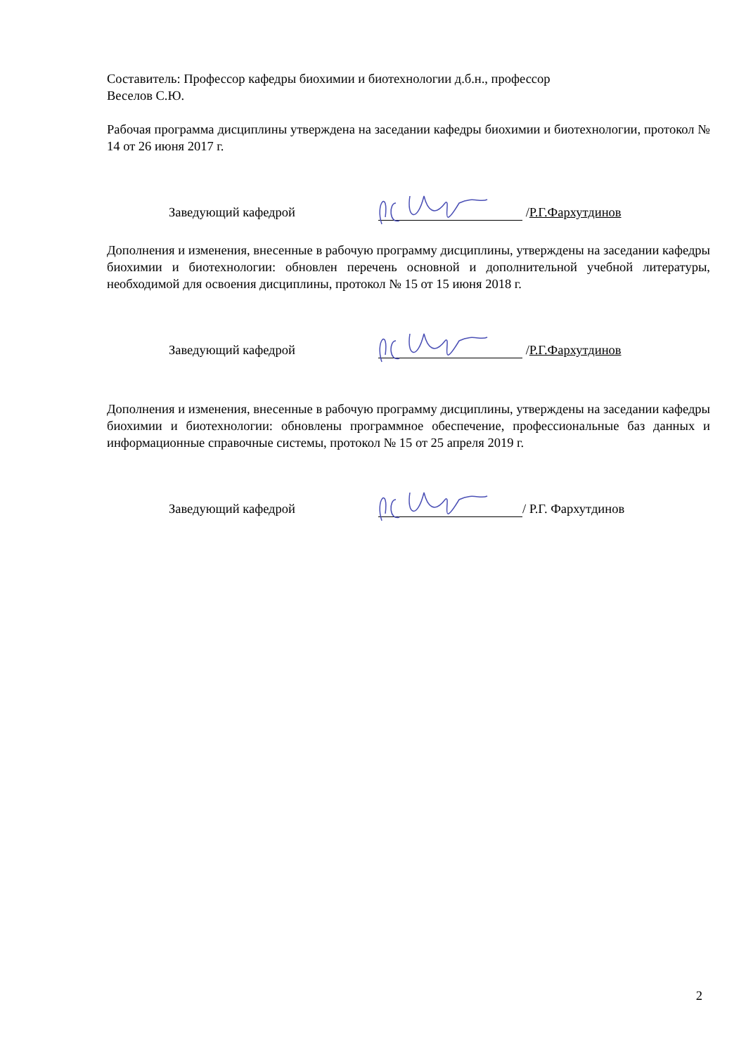Составитель: Профессор кафедры биохимии и биотехнологии д.б.н., профессор
Веселов С.Ю.
Рабочая программа дисциплины утверждена на заседании кафедры биохимии и биотехнологии, протокол № 14 от 26 июня 2017 г.
Заведующий кафедрой / Р.Г.Фархутдинов
Дополнения и изменения, внесенные в рабочую программу дисциплины, утверждены на заседании кафедры биохимии и биотехнологии: обновлен перечень основной и дополнительной учебной литературы, необходимой для освоения дисциплины, протокол № 15 от 15 июня 2018 г.
Заведующий кафедрой / Р.Г.Фархутдинов
Дополнения и изменения, внесенные в рабочую программу дисциплины, утверждены на заседании кафедры биохимии и биотехнологии: обновлены программное обеспечение, профессиональные баз данных и информационные справочные системы, протокол № 15 от 25 апреля 2019 г.
Заведующий кафедрой / Р.Г. Фархутдинов
2